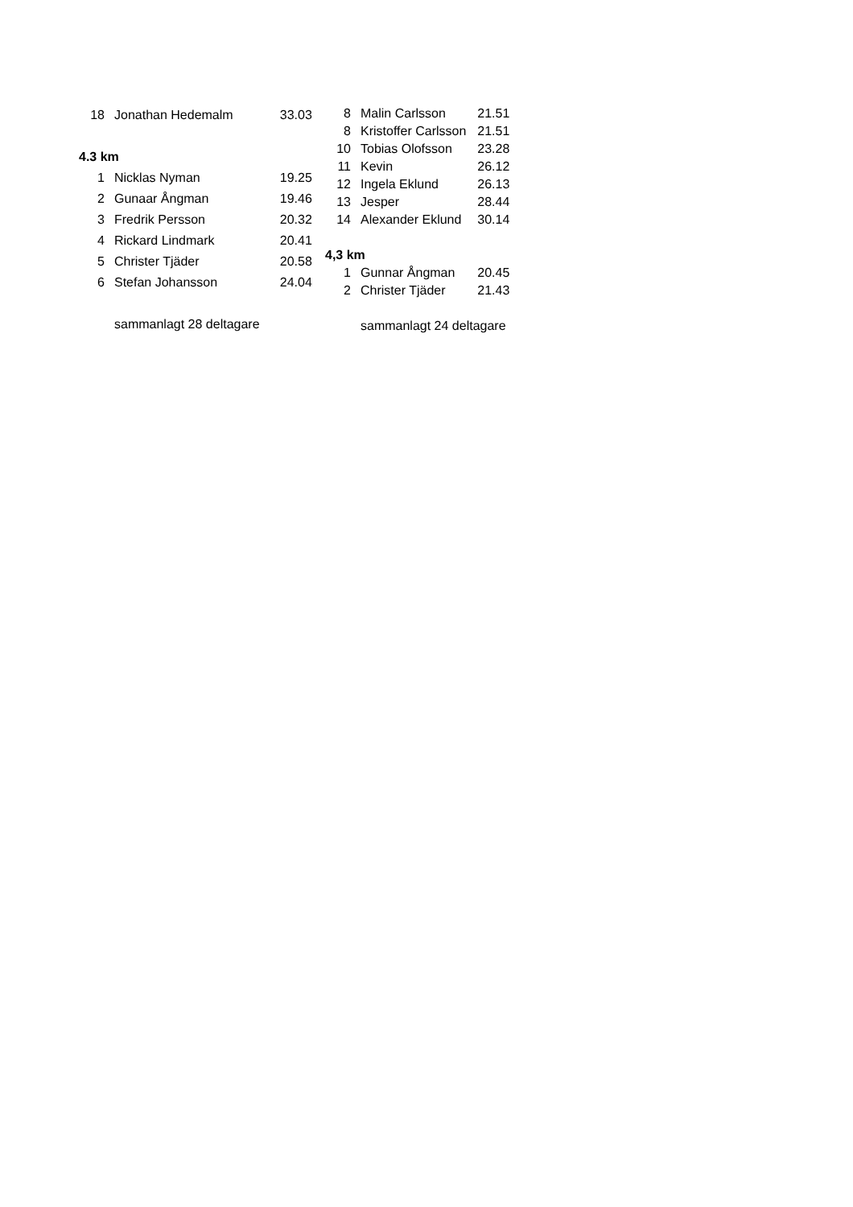| 18 | Jonathan Hedemalm | 33.03 |
| 4.3 km | | |
| 1 | Nicklas Nyman | 19.25 |
| 2 | Gunaar Ångman | 19.46 |
| 3 | Fredrik Persson | 20.32 |
| 4 | Rickard Lindmark | 20.41 |
| 5 | Christer Tjäder | 20.58 |
| 6 | Stefan Johansson | 24.04 |
| | sammanlagt 28 deltagare | |
| 8 | Malin Carlsson | 21.51 |
| 8 | Kristoffer Carlsson | 21.51 |
| 10 | Tobias Olofsson | 23.28 |
| 11 | Kevin | 26.12 |
| 12 | Ingela Eklund | 26.13 |
| 13 | Jesper | 28.44 |
| 14 | Alexander Eklund | 30.14 |
| 4,3 km | | |
| 1 | Gunnar Ångman | 20.45 |
| 2 | Christer Tjäder | 21.43 |
| | sammanlagt 24 deltagare | |